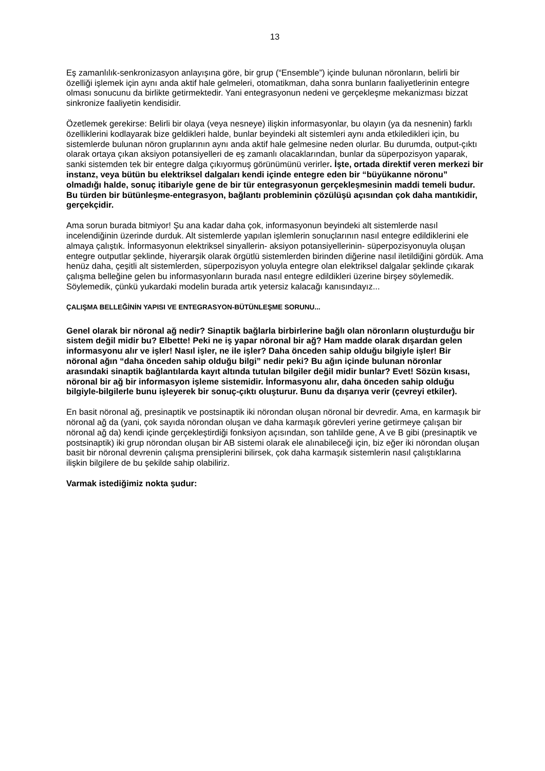13
Eş zamanlılık-senkronizasyon anlayışına göre, bir grup (“Ensemble”) içinde bulunan nöronların, belirli bir özelliği işlemek için aynı anda aktif hale gelmeleri, otomatikman, daha sonra bunların faaliyetlerinin entegre olması sonucunu da birlikte getirmektedir. Yani entegrasyonun nedeni ve gerçekleşme mekanizması bizzat sinkronize faaliyetin kendisidir.
Özetlemek gerekirse: Belirli bir olaya (veya nesneye) ilişkin informasyonlar, bu olayın (ya da nesnenin) farklı özelliklerini kodlayarak bize geldikleri halde, bunlar beyindeki alt sistemleri aynı anda etkiledikleri için, bu sistemlerde bulunan nöron gruplarının aynı anda aktif hale gelmesine neden olurlar. Bu durumda, output-çıktı olarak ortaya çıkan aksiyon potansiyelleri de eş zamanlı olacaklarından, bunlar da süperpozisyon yaparak, sanki sistemden tek bir entegre dalga çıkıyormuş görünümünü verirler. İşte, ortada direktif veren merkezi bir instanz, veya bütün bu elektriksel dalgaları kendi içinde entegre eden bir “büyükanne nöronu” olmadığı halde, sonuç itibariyle gene de bir tür entegrasyonun gerçekleşmesinin maddi temeli budur. Bu türden bir bütünleşme-entegrasyon, bağlantı probleminin çözülüşü açısından çok daha mantıkidir, gerçekçidir.
Ama sorun burada bitmiyor! Şu ana kadar daha çok, informasyonun beyindeki alt sistemlerde nasıl incelendiğinin üzerinde durduk. Alt sistemlerde yapılan işlemlerin sonuçlarının nasıl entegre edildiklerini ele almaya çalıştık. İnformasyonun elektriksel sinyallerin- aksiyon potansiyellerinin- süperpozisyonuyla oluşan entegre outputlar şeklinde, hiyerarşik olarak örgütlü sistemlerden birinden diğerine nasıl iletildiğini gördük. Ama henüz daha, çeşitli alt sistemlerden, süperpozisyon yoluyla entegre olan elektriksel dalgalar şeklinde çıkarak çalışma belleğine gelen bu informasyonların burada nasıl entegre edildikleri üzerine birşey söylemedik. Söylemedik, çünkü yukardaki modelin burada artık yetersiz kalacağı kanısındayız...
ÇALIŞMA BELLEĞİNİN YAPISI VE ENTEGRASYON-BÜTÜNLEŞME SORUNU...
Genel olarak bir nöronal ağ nedir? Sinaptik bağlarla birbirlerine bağlı olan nöronların oluşturduğu bir sistem değil midir bu? Elbette! Peki ne iş yapar nöronal bir ağ? Ham madde olarak dışardan gelen informasyonu alır ve işler! Nasıl işler, ne ile işler? Daha önceden sahip olduğu bilgiyle işler! Bir nöronal ağın “daha önceden sahip olduğu bilgi” nedir peki? Bu ağın içinde bulunan nöronlar arasındaki sinaptik bağlantılarda kayıt altında tutulan bilgiler değil midir bunlar? Evet! Sözün kısası, nöronal bir ağ bir informasyon işleme sistemidir. İnformasyonu alır, daha önceden sahip olduğu bilgiyle-bilgilerle bunu işleyerek bir sonuç-çıktı oluşturur. Bunu da dışarıya verir (çevreyi etkiler).
En basit nöronal ağ, presinaptik ve postsinaptik iki nörondan oluşan nöronal bir devredir. Ama, en karmaşık bir nöronal ağ da (yani, çok sayıda nörondan oluşan ve daha karmaşık görevleri yerine getirmeye çalışan bir nöronal ağ da) kendi içinde gerçekleştirdiği fonksiyon açısından, son tahlilde gene, A ve B gibi (presinaptik ve postsinaptik) iki grup nörondan oluşan bir AB sistemi olarak ele alınabileceği için, biz eğer iki nörondan oluşan basit bir nöronal devrenin çalışma prensiplerini bilirsek, çok daha karmaşık sistemlerin nasıl çalıştıklarına ilişkin bilgilere de bu şekilde sahip olabiliriz.
Varmak istediğimiz nokta şudur: